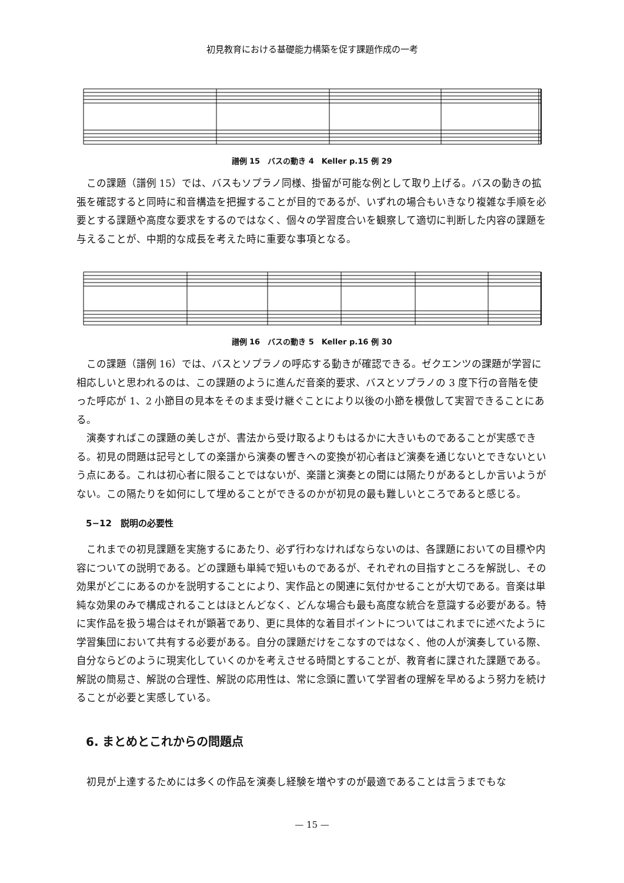初見教育における基礎能力構築を促す課題作成の一考
譜例 15　バスの動き 4　Keller p.15 例 29
この課題（譜例 15）では、バスもソプラノ同様、掛留が可能な例として取り上げる。バスの動きの拡張を確認すると同時に和音構造を把握することが目的であるが、いずれの場合もいきなり複雑な手順を必要とする課題や高度な要求をするのではなく、個々の学習度合いを観察して適切に判断した内容の課題を与えることが、中期的な成長を考えた時に重要な事項となる。
譜例 16　バスの動き 5　Keller p.16 例 30
この課題（譜例 16）では、バスとソプラノの呼応する動きが確認できる。ゼクエンツの課題が学習に相応しいと思われるのは、この課題のように進んだ音楽的要求、バスとソプラノの 3 度下行の音階を使った呼応が 1、2 小節目の見本をそのまま受け継ぐことにより以後の小節を模倣して実習できることにある。
演奏すればこの課題の美しさが、書法から受け取るよりもはるかに大きいものであることが実感できる。初見の問題は記号としての楽譜から演奏の響きへの変換が初心者ほど演奏を通じないとできないという点にある。これは初心者に限ることではないが、楽譜と演奏との間には隔たりがあるとしか言いようがない。この隔たりを如何にして埋めることができるのかが初見の最も難しいところであると感じる。
5−12　説明の必要性
これまでの初見課題を実施するにあたり、必ず行わなければならないのは、各課題においての目標や内容についての説明である。どの課題も単純で短いものであるが、それぞれの目指すところを解説し、その効果がどこにあるのかを説明することにより、実作品との関連に気付かせることが大切である。音楽は単純な効果のみで構成されることはほとんどなく、どんな場合も最も高度な統合を意識する必要がある。特に実作品を扱う場合はそれが顕著であり、更に具体的な着目ポイントについてはこれまでに述べたように学習集団において共有する必要がある。自分の課題だけをこなすのではなく、他の人が演奏している際、自分ならどのように現実化していくのかを考えさせる時間とすることが、教育者に課された課題である。解説の簡易さ、解説の合理性、解説の応用性は、常に念頭に置いて学習者の理解を早めるよう努力を続けることが必要と実感している。
6. まとめとこれからの問題点
初見が上達するためには多くの作品を演奏し経験を増やすのが最適であることは言うまでもな
— 15 —